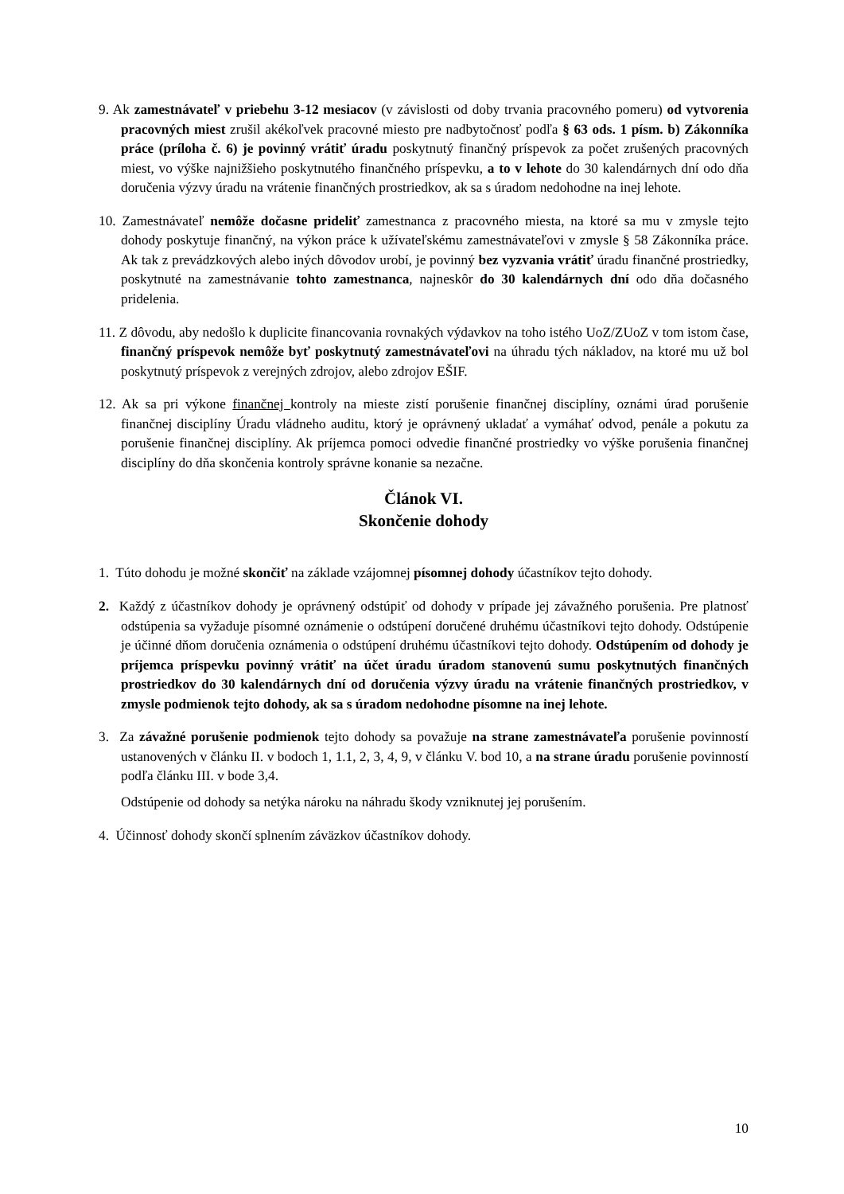9. Ak zamestnávateľ v priebehu 3-12 mesiacov (v závislosti od doby trvania pracovného pomeru) od vytvorenia pracovných miest zrušil akékoľvek pracovné miesto pre nadbytočnosť podľa § 63 ods. 1 písm. b) Zákonníka práce (príloha č. 6) je povinný vrátiť úradu poskytnutý finančný príspevok za počet zrušených pracovných miest, vo výške najnižšieho poskytnutého finančného príspevku, a to v lehote do 30 kalendárnych dní odo dňa doručenia výzvy úradu na vrátenie finančných prostriedkov, ak sa s úradom nedohodne na inej lehote.
10. Zamestnávateľ nemôže dočasne prideliť zamestnanca z pracovného miesta, na ktoré sa mu v zmysle tejto dohody poskytuje finančný, na výkon práce k užívateľskému zamestnávateľovi v zmysle § 58 Zákonníka práce. Ak tak z prevádzkových alebo iných dôvodov urobí, je povinný bez vyzvania vrátiť úradu finančné prostriedky, poskytnuté na zamestnávanie tohto zamestnanca, najneskôr do 30 kalendárnych dní odo dňa dočasného pridelenia.
11. Z dôvodu, aby nedošlo k duplicite financovania rovnakých výdavkov na toho istého UoZ/ZUoZ v tom istom čase, finančný príspevok nemôže byť poskytnutý zamestnávateľovi na úhradu tých nákladov, na ktoré mu už bol poskytnutý príspevok z verejných zdrojov, alebo zdrojov EŠIF.
12. Ak sa pri výkone finančnej kontroly na mieste zistí porušenie finančnej disciplíny, oznámi úrad porušenie finančnej disciplíny Úradu vládneho auditu, ktorý je oprávnený ukladať a vymáhať odvod, penále a pokutu za porušenie finančnej disciplíny. Ak príjemca pomoci odvedie finančné prostriedky vo výške porušenia finančnej disciplíny do dňa skončenia kontroly správne konanie sa nezačne.
Článok VI.
Skončenie dohody
1. Túto dohodu je možné skončiť na základe vzájomnej písomnej dohody účastníkov tejto dohody.
2. Každý z účastníkov dohody je oprávnený odstúpiť od dohody v prípade jej závažného porušenia. Pre platnosť odstúpenia sa vyžaduje písomné oznámenie o odstúpení doručené druhému účastníkovi tejto dohody. Odstúpenie je účinné dňom doručenia oznámenia o odstúpení druhému účastníkovi tejto dohody. Odstúpením od dohody je príjemca príspevku povinný vrátiť na účet úradu úradom stanovenú sumu poskytnutých finančných prostriedkov do 30 kalendárnych dní od doručenia výzvy úradu na vrátenie finančných prostriedkov, v zmysle podmienok tejto dohody, ak sa s úradom nedohodne písomne na inej lehote.
3. Za závažné porušenie podmienok tejto dohody sa považuje na strane zamestnávateľa porušenie povinností ustanovených v článku II. v bodoch 1, 1.1, 2, 3, 4, 9, v článku V. bod 10, a na strane úradu porušenie povinností podľa článku III. v bode 3,4.
Odstúpenie od dohody sa netýka nároku na náhradu škody vzniknutej jej porušením.
4. Účinnosť dohody skončí splnením záväzkov účastníkov dohody.
10